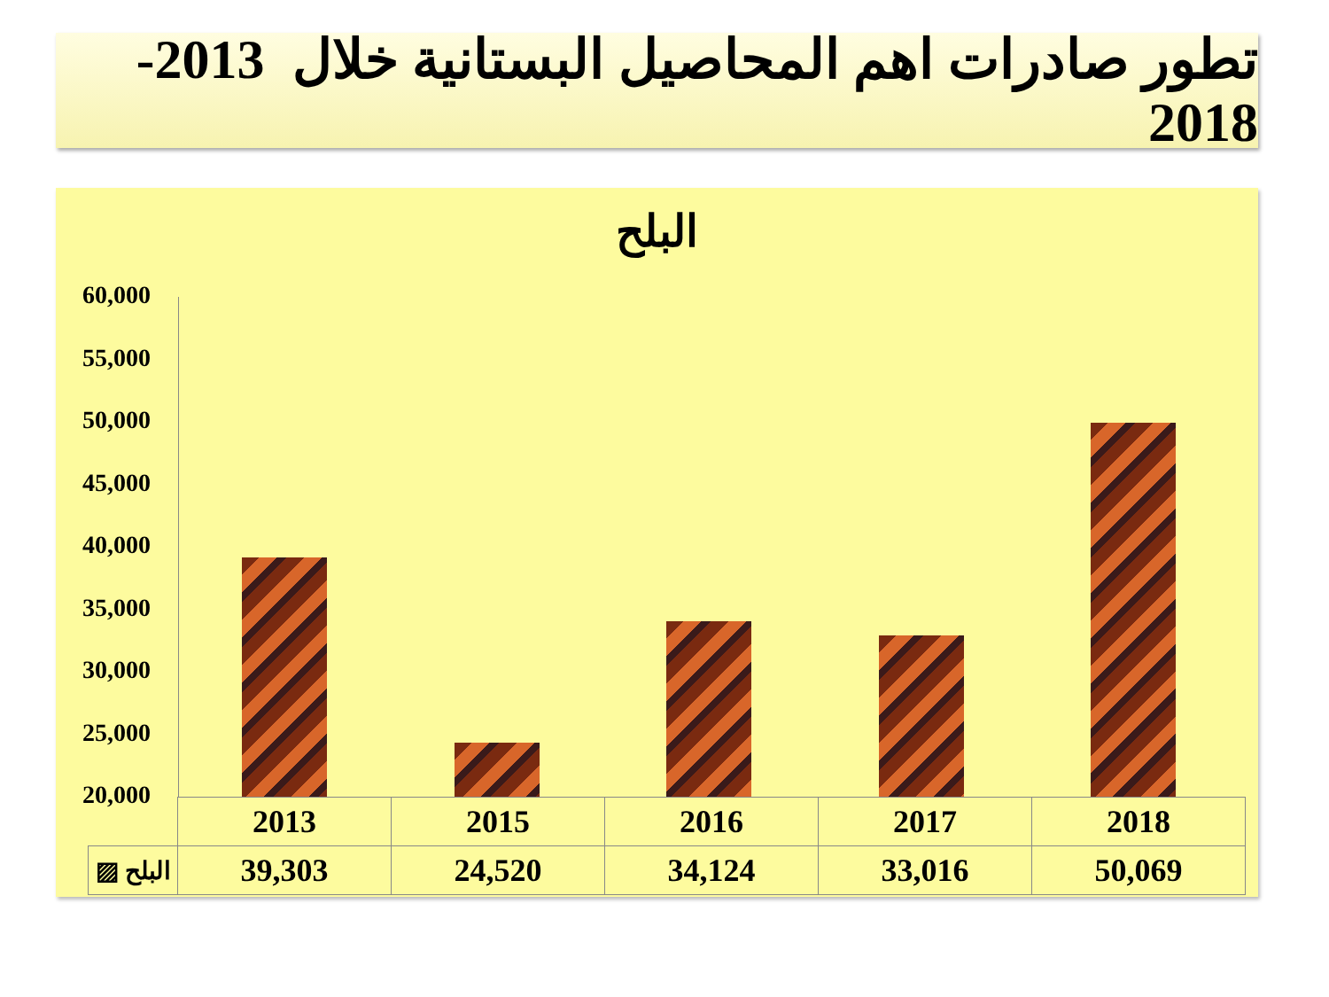تطور صادرات اهم المحاصيل البستانية خلال 2013-2018
البلح
60,000
55,000
50,000
45,000
40,000
35,000
30,000
25,000
20,000
| | 2013 | 2015 | 2016 | 2017 | 2018 |
| ▨ البلح | 39,303 | 24,520 | 34,124 | 33,016 | 50,069 |